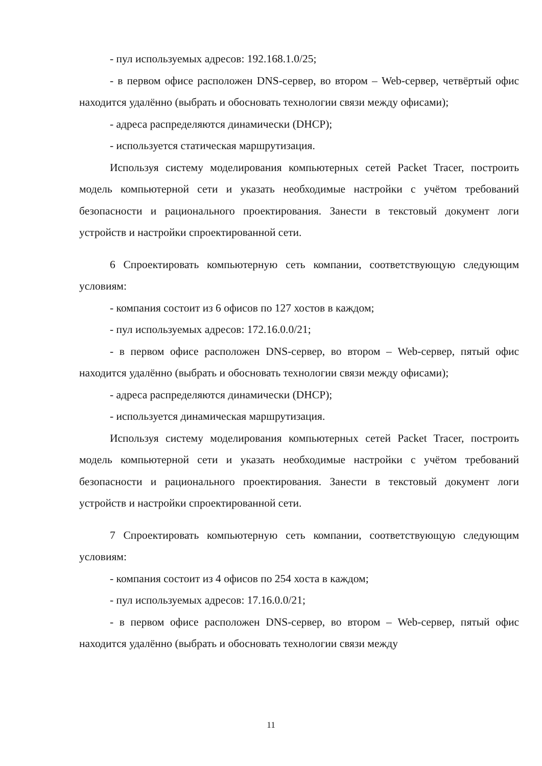- пул используемых адресов: 192.168.1.0/25;
- в первом офисе расположен DNS-сервер, во втором – Web-сервер, четвёртый офис находится удалённо (выбрать и обосновать технологии связи между офисами);
- адреса распределяются динамически (DHCP);
- используется статическая маршрутизация.
Используя систему моделирования компьютерных сетей Packet Tracer, построить модель компьютерной сети и указать необходимые настройки с учётом требований безопасности и рационального проектирования. Занести в текстовый документ логи устройств и настройки спроектированной сети.
6 Спроектировать компьютерную сеть компании, соответствующую следующим условиям:
- компания состоит из 6 офисов по 127 хостов в каждом;
- пул используемых адресов: 172.16.0.0/21;
- в первом офисе расположен DNS-сервер, во втором – Web-сервер, пятый офис находится удалённо (выбрать и обосновать технологии связи между офисами);
- адреса распределяются динамически (DHCP);
- используется динамическая маршрутизация.
Используя систему моделирования компьютерных сетей Packet Tracer, построить модель компьютерной сети и указать необходимые настройки с учётом требований безопасности и рационального проектирования. Занести в текстовый документ логи устройств и настройки спроектированной сети.
7 Спроектировать компьютерную сеть компании, соответствующую следующим условиям:
- компания состоит из 4 офисов по 254 хоста в каждом;
- пул используемых адресов: 17.16.0.0/21;
- в первом офисе расположен DNS-сервер, во втором – Web-сервер, пятый офис находится удалённо (выбрать и обосновать технологии связи между
11